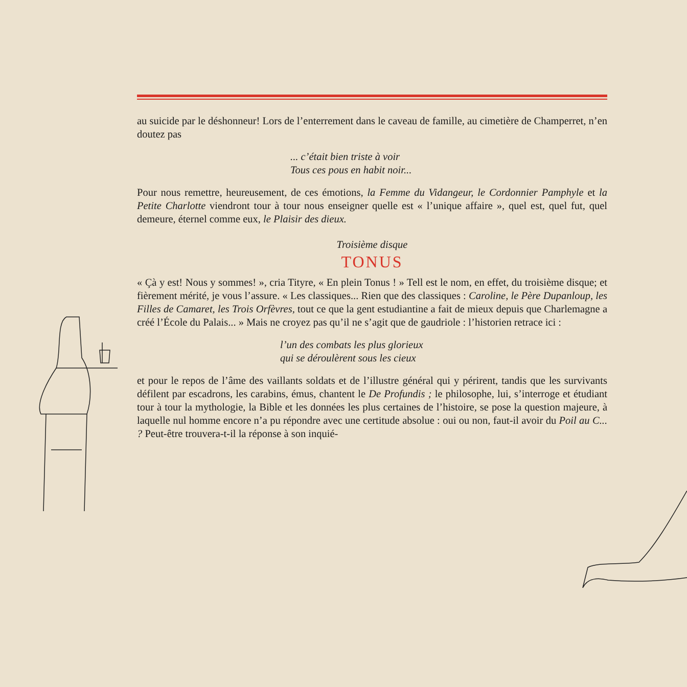au suicide par le déshonneur! Lors de l’enterrement dans le caveau de famille, au cimetière de Champerret, n’en doutez pas
... c’était bien triste à voir
Tous ces pous en habit noir...
Pour nous remettre, heureusement, de ces émotions, la Femme du Vidangeur, le Cordonnier Pamphyle et la Petite Charlotte viendront tour à tour nous enseigner quelle est « l’unique affaire », quel est, quel fut, quel demeure, éternel comme eux, le Plaisir des dieux.
Troisième disque
TONUS
« Çà y est! Nous y sommes! », cria Tityre, « En plein Tonus ! » Tell est le nom, en effet, du troisième disque; et fièrement mérité, je vous l’assure. « Les classiques... Rien que des classiques : Caroline, le Père Dupanloup, les Filles de Camaret, les Trois Orfèvres, tout ce que la gent estudiantine a fait de mieux depuis que Charlemagne a créé l’École du Palais... » Mais ne croyez pas qu’il ne s’agit que de gaudriole : l’historien retrace ici :
l’un des combats les plus glorieux
qui se déroulèrent sous les cieux
et pour le repos de l’âme des vaillants soldats et de l’illustre général qui y périrent, tandis que les survivants défilent par escadrons, les carabins, émus, chantent le De Profundis ; le philosophe, lui, s’interroge et étudiant tour à tour la mythologie, la Bible et les données les plus certaines de l’histoire, se pose la question majeure, à laquelle nul homme encore n’a pu répondre avec une certitude absolue : oui ou non, faut-il avoir du Poil au C... ? Peut-être trouvera-t-il la réponse à son inquié-